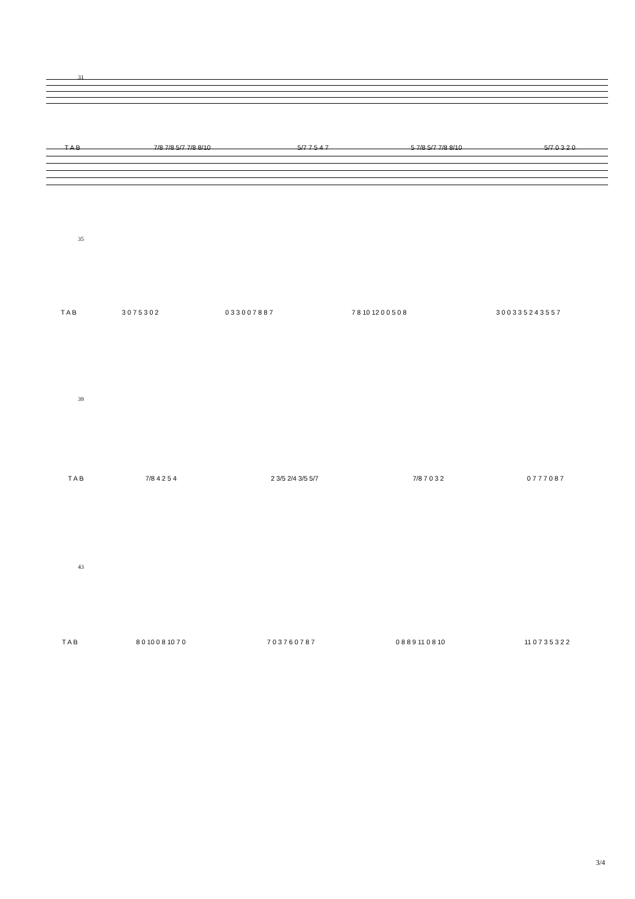31
| T A B | 7/8 7/8 5/7 7/8 8/10 | 5/7 7 5 4 7 | 5 7/8 5/7 7/8 8/10 | 5/7 0 3 2 0 |
35
| T A B | 3 0 7 5 3 0 2 | 0 3 3 0 0 7 8 8 7 | 7 8 10 12 0 0 5 0 8 | 3 0 0 3 3 5 2 4 3 5 5 7 |
39
| T A B | 7/8 4 2 5 4 | 2 3/5 2/4 3/5 5/7 | 7/8 7 0 3 2 | 0 7 7 7 0 8 7 |
43
| T A B | 8 0 10 0 8 10 7 0 | 7 0 3 7 6 0 7 8 7 | 0 8 8 9 11 0 8 10 | 11 0 7 3 5 3 2 2 |
3/4